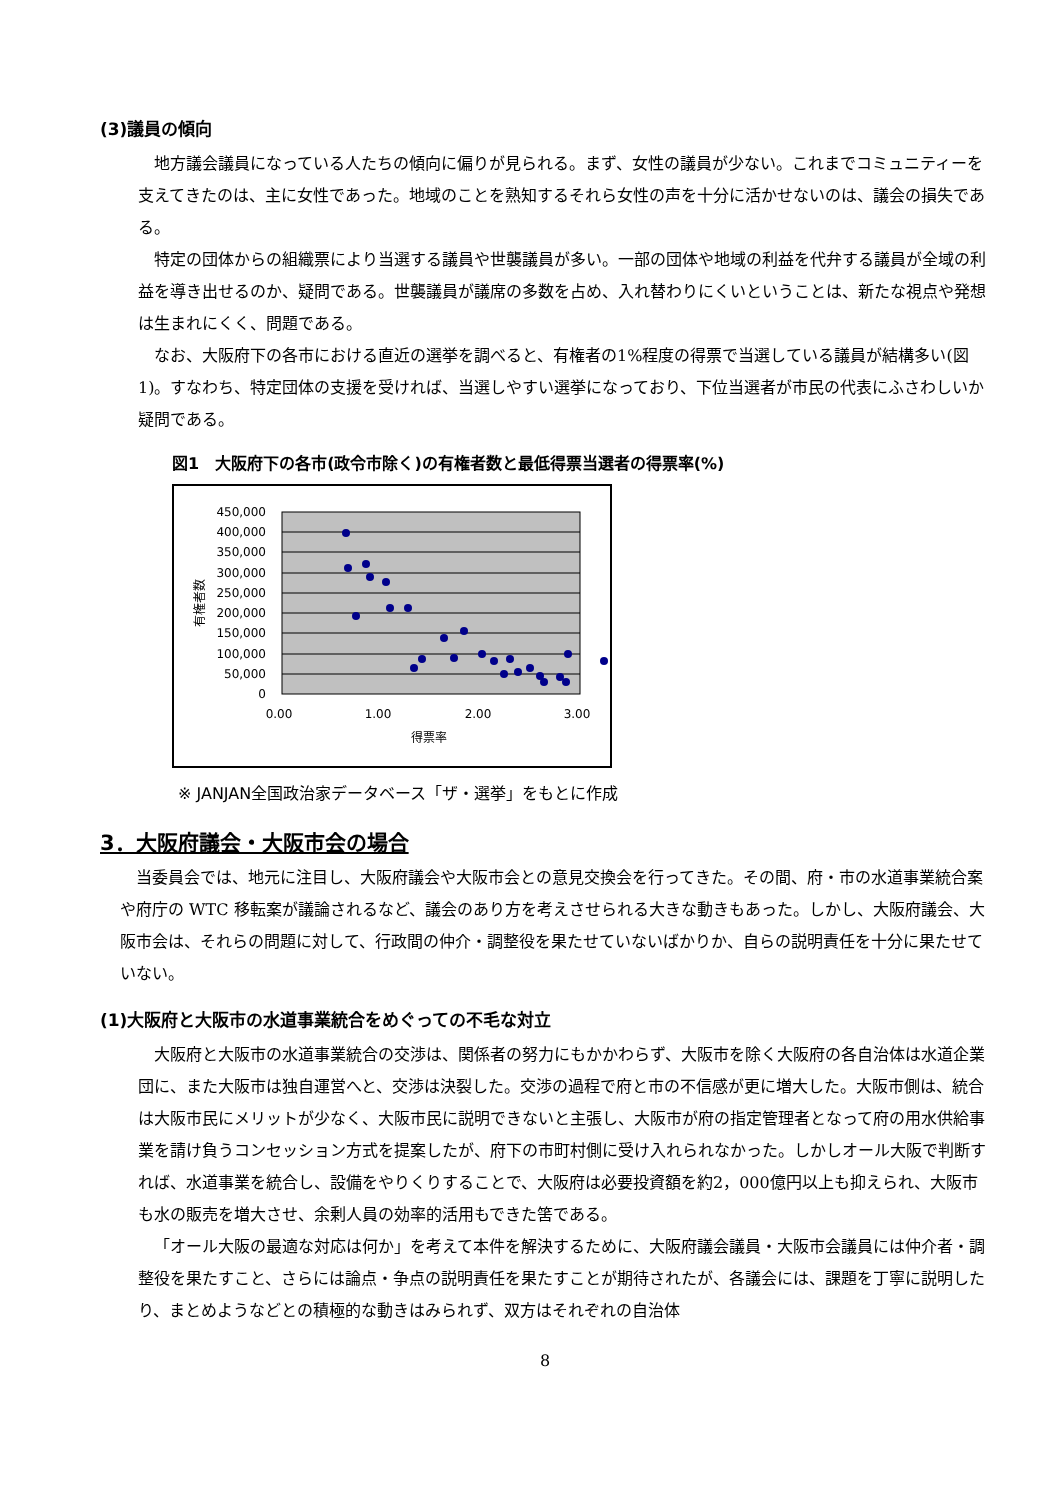(3)議員の傾向
地方議会議員になっている人たちの傾向に偏りが見られる。まず、女性の議員が少ない。これまでコミュニティーを支えてきたのは、主に女性であった。地域のことを熟知するそれら女性の声を十分に活かせないのは、議会の損失である。
特定の団体からの組織票により当選する議員や世襲議員が多い。一部の団体や地域の利益を代弁する議員が全域の利益を導き出せるのか、疑問である。世襲議員が議席の多数を占め、入れ替わりにくいということは、新たな視点や発想は生まれにくく、問題である。
なお、大阪府下の各市における直近の選挙を調べると、有権者の1%程度の得票で当選している議員が結構多い(図1)。すなわち、特定団体の支援を受ければ、当選しやすい選挙になっており、下位当選者が市民の代表にふさわしいか疑問である。
図1　大阪府下の各市(政令市除く)の有権者数と最低得票当選者の得票率(%)
450,000
400,000
350,000
300,000
250,000
200,000
150,000
100,000
50,000
0
0.00
1.00
2.00
3.00
得票率
有権者数
※ JANJAN全国政治家データベース「ザ・選挙」をもとに作成
3．大阪府議会・大阪市会の場合
当委員会では、地元に注目し、大阪府議会や大阪市会との意見交換会を行ってきた。その間、府・市の水道事業統合案や府庁の WTC 移転案が議論されるなど、議会のあり方を考えさせられる大きな動きもあった。しかし、大阪府議会、大阪市会は、それらの問題に対して、行政間の仲介・調整役を果たせていないばかりか、自らの説明責任を十分に果たせていない。
(1)大阪府と大阪市の水道事業統合をめぐっての不毛な対立
大阪府と大阪市の水道事業統合の交渉は、関係者の努力にもかかわらず、大阪市を除く大阪府の各自治体は水道企業団に、また大阪市は独自運営へと、交渉は決裂した。交渉の過程で府と市の不信感が更に増大した。大阪市側は、統合は大阪市民にメリットが少なく、大阪市民に説明できないと主張し、大阪市が府の指定管理者となって府の用水供給事業を請け負うコンセッション方式を提案したが、府下の市町村側に受け入れられなかった。しかしオール大阪で判断すれば、水道事業を統合し、設備をやりくりすることで、大阪府は必要投資額を約2，000億円以上も抑えられ、大阪市も水の販売を増大させ、余剰人員の効率的活用もできた筈である。
「オール大阪の最適な対応は何か」を考えて本件を解決するために、大阪府議会議員・大阪市会議員には仲介者・調整役を果たすこと、さらには論点・争点の説明責任を果たすことが期待されたが、各議会には、課題を丁寧に説明したり、まとめようなどとの積極的な動きはみられず、双方はそれぞれの自治体
8